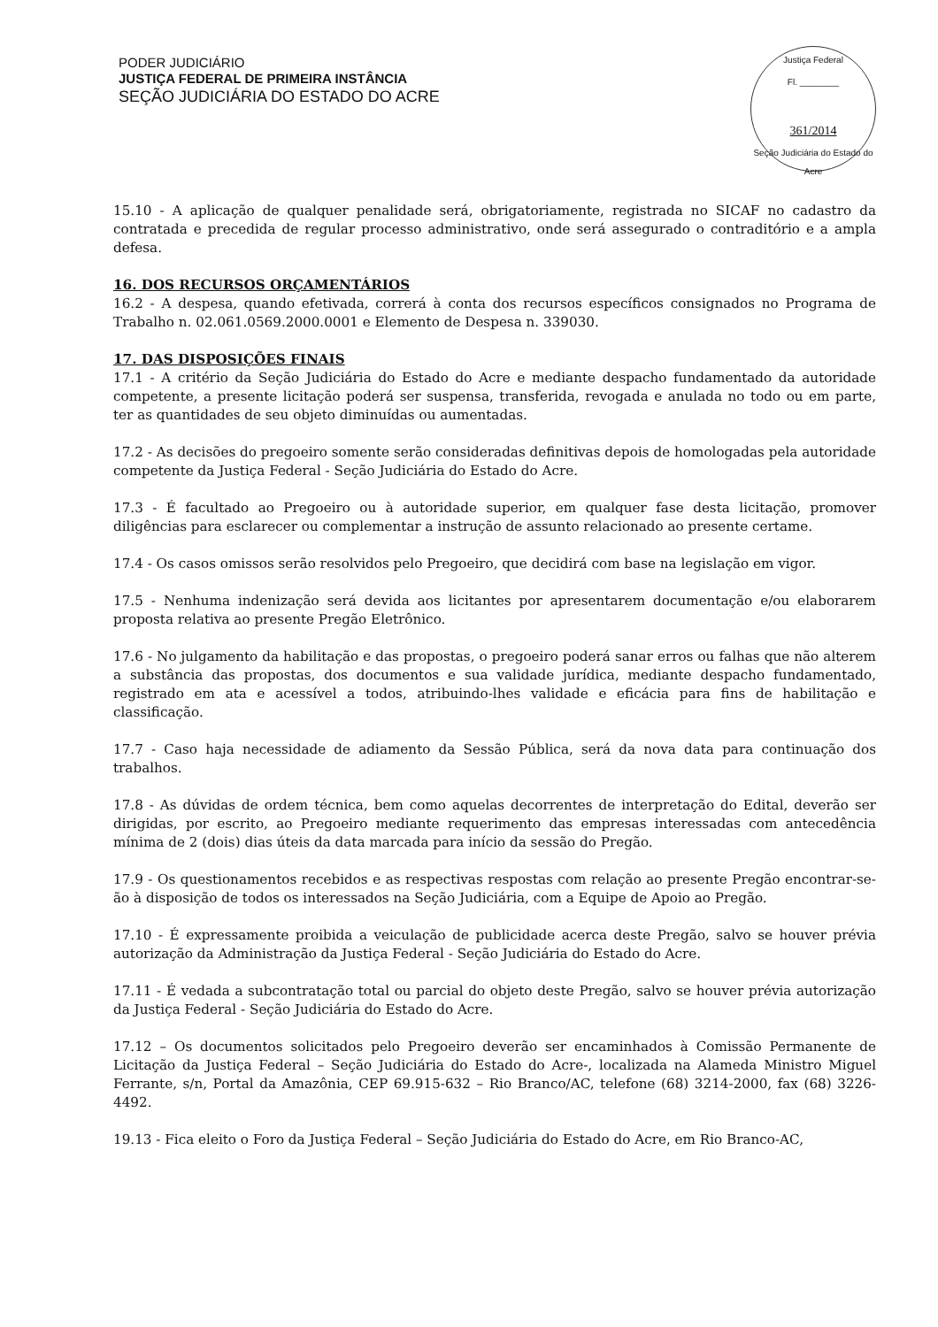PODER JUDICIÁRIO
JUSTIÇA FEDERAL DE PRIMEIRA INSTÂNCIA
SEÇÃO JUDICIÁRIA DO ESTADO DO ACRE
Justiça Federal
Fl. ________
361/2014
Seção Judiciária do Estado do Acre
15.10 - A aplicação de qualquer penalidade será, obrigatoriamente, registrada no SICAF no cadastro da contratada e precedida de regular processo administrativo, onde será assegurado o contraditório e a ampla defesa.
16. DOS RECURSOS ORÇAMENTÁRIOS
16.2 - A despesa, quando efetivada, correrá à conta dos recursos específicos consignados no Programa de Trabalho n. 02.061.0569.2000.0001 e Elemento de Despesa n. 339030.
17. DAS DISPOSIÇÕES FINAIS
17.1 - A critério da Seção Judiciária do Estado do Acre e mediante despacho fundamentado da autoridade competente, a presente licitação poderá ser suspensa, transferida, revogada e anulada no todo ou em parte, ter as quantidades de seu objeto diminuídas ou aumentadas.
17.2 - As decisões do pregoeiro somente serão consideradas definitivas depois de homologadas pela autoridade competente da Justiça Federal - Seção Judiciária do Estado do Acre.
17.3 - É facultado ao Pregoeiro ou à autoridade superior, em qualquer fase desta licitação, promover diligências para esclarecer ou complementar a instrução de assunto relacionado ao presente certame.
17.4 - Os casos omissos serão resolvidos pelo Pregoeiro, que decidirá com base na legislação em vigor.
17.5 - Nenhuma indenização será devida aos licitantes por apresentarem documentação e/ou elaborarem proposta relativa ao presente Pregão Eletrônico.
17.6 - No julgamento da habilitação e das propostas, o pregoeiro poderá sanar erros ou falhas que não alterem a substância das propostas, dos documentos e sua validade jurídica, mediante despacho fundamentado, registrado em ata e acessível a todos, atribuindo-lhes validade e eficácia para fins de habilitação e classificação.
17.7 - Caso haja necessidade de adiamento da Sessão Pública, será da nova data para continuação dos trabalhos.
17.8 - As dúvidas de ordem técnica, bem como aquelas decorrentes de interpretação do Edital, deverão ser dirigidas, por escrito, ao Pregoeiro mediante requerimento das empresas interessadas com antecedência mínima de 2 (dois) dias úteis da data marcada para início da sessão do Pregão.
17.9 - Os questionamentos recebidos e as respectivas respostas com relação ao presente Pregão encontrar-se-ão à disposição de todos os interessados na Seção Judiciária, com a Equipe de Apoio ao Pregão.
17.10 - É expressamente proibida a veiculação de publicidade acerca deste Pregão, salvo se houver prévia autorização da Administração da Justiça Federal - Seção Judiciária do Estado do Acre.
17.11 - É vedada a subcontratação total ou parcial do objeto deste Pregão, salvo se houver prévia autorização da Justiça Federal - Seção Judiciária do Estado do Acre.
17.12 – Os documentos solicitados pelo Pregoeiro deverão ser encaminhados à Comissão Permanente de Licitação da Justiça Federal – Seção Judiciária do Estado do Acre-, localizada na Alameda Ministro Miguel Ferrante, s/n, Portal da Amazônia, CEP 69.915-632 – Rio Branco/AC, telefone (68) 3214-2000, fax (68) 3226-4492.
19.13 - Fica eleito o Foro da Justiça Federal – Seção Judiciária do Estado do Acre, em Rio Branco-AC,